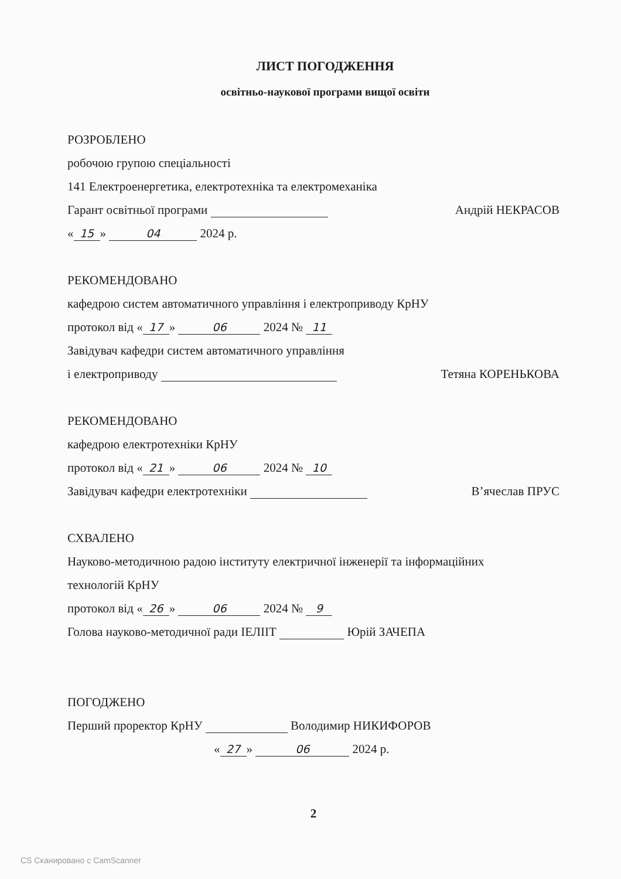ЛИСТ ПОГОДЖЕННЯ
освітньо-наукової програми вищої освіти
РОЗРОБЛЕНО
робочою групою спеціальності
141 Електроенергетика, електротехніка та електромеханіка
Гарант освітньої програми Андрій НЕКРАСОВ
« 15 » 04 2024 р.
РЕКОМЕНДОВАНО
кафедрою систем автоматичного управління і електроприводу КрНУ
протокол від « 17 » 06 2024 № 11
Завідувач кафедри систем автоматичного управління
і електроприводу Тетяна КОРЕНЬКОВА
РЕКОМЕНДОВАНО
кафедрою електротехніки КрНУ
протокол від « 21 » 06 2024 № 10
Завідувач кафедри електротехніки В’ячеслав ПРУС
СХВАЛЕНО
Науково-методичною радою інституту електричної інженерії та інформаційних
технологій КрНУ
протокол від « 26 » 06 2024 № 9
Голова науково-методичної ради ІЕЛІІТ Юрій ЗАЧЕПА
ПОГОДЖЕНО
Перший проректор КрНУ Володимир НИКИФОРОВ
« 27 » 06 2024 р.
2
CS Сканировано с CamScanner